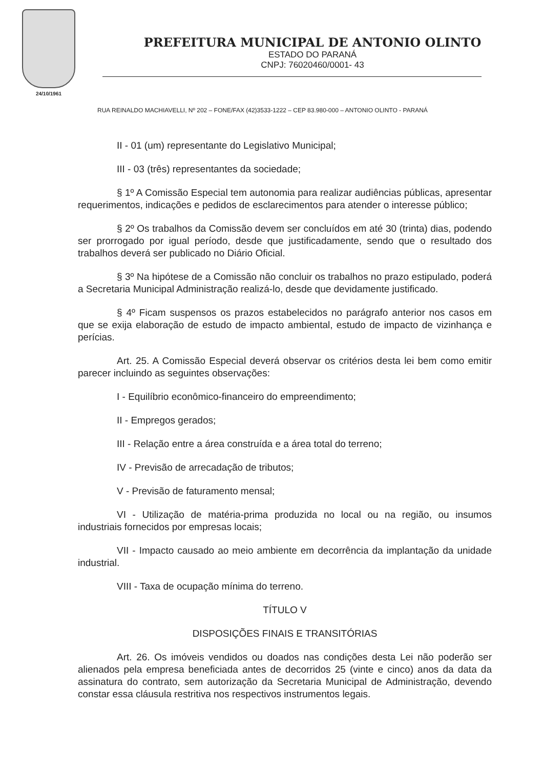24/10/1961
PREFEITURA MUNICIPAL DE ANTONIO OLINTO
ESTADO DO PARANÁ
CNPJ: 76020460/0001- 43
RUA REINALDO MACHIAVELLI, Nº 202 – FONE/FAX (42)3533-1222 – CEP 83.980-000 – ANTONIO OLINTO - PARANÁ
II - 01 (um) representante do Legislativo Municipal;
III - 03 (três) representantes da sociedade;
§ 1º A Comissão Especial tem autonomia para realizar audiências públicas, apresentar requerimentos, indicações e pedidos de esclarecimentos para atender o interesse público;
§ 2º Os trabalhos da Comissão devem ser concluídos em até 30 (trinta) dias, podendo ser prorrogado por igual período, desde que justificadamente, sendo que o resultado dos trabalhos deverá ser publicado no Diário Oficial.
§ 3º Na hipótese de a Comissão não concluir os trabalhos no prazo estipulado, poderá a Secretaria Municipal Administração realizá-lo, desde que devidamente justificado.
§ 4º Ficam suspensos os prazos estabelecidos no parágrafo anterior nos casos em que se exija elaboração de estudo de impacto ambiental, estudo de impacto de vizinhança e perícias.
Art. 25. A Comissão Especial deverá observar os critérios desta lei bem como emitir parecer incluindo as seguintes observações:
I - Equilíbrio econômico-financeiro do empreendimento;
II - Empregos gerados;
III - Relação entre a área construída e a área total do terreno;
IV - Previsão de arrecadação de tributos;
V - Previsão de faturamento mensal;
VI - Utilização de matéria-prima produzida no local ou na região, ou insumos industriais fornecidos por empresas locais;
VII - Impacto causado ao meio ambiente em decorrência da implantação da unidade industrial.
VIII - Taxa de ocupação mínima do terreno.
TÍTULO V
DISPOSIÇÕES FINAIS E TRANSITÓRIAS
Art. 26. Os imóveis vendidos ou doados nas condições desta Lei não poderão ser alienados pela empresa beneficiada antes de decorridos 25 (vinte e cinco) anos da data da assinatura do contrato, sem autorização da Secretaria Municipal de Administração, devendo constar essa cláusula restritiva nos respectivos instrumentos legais.